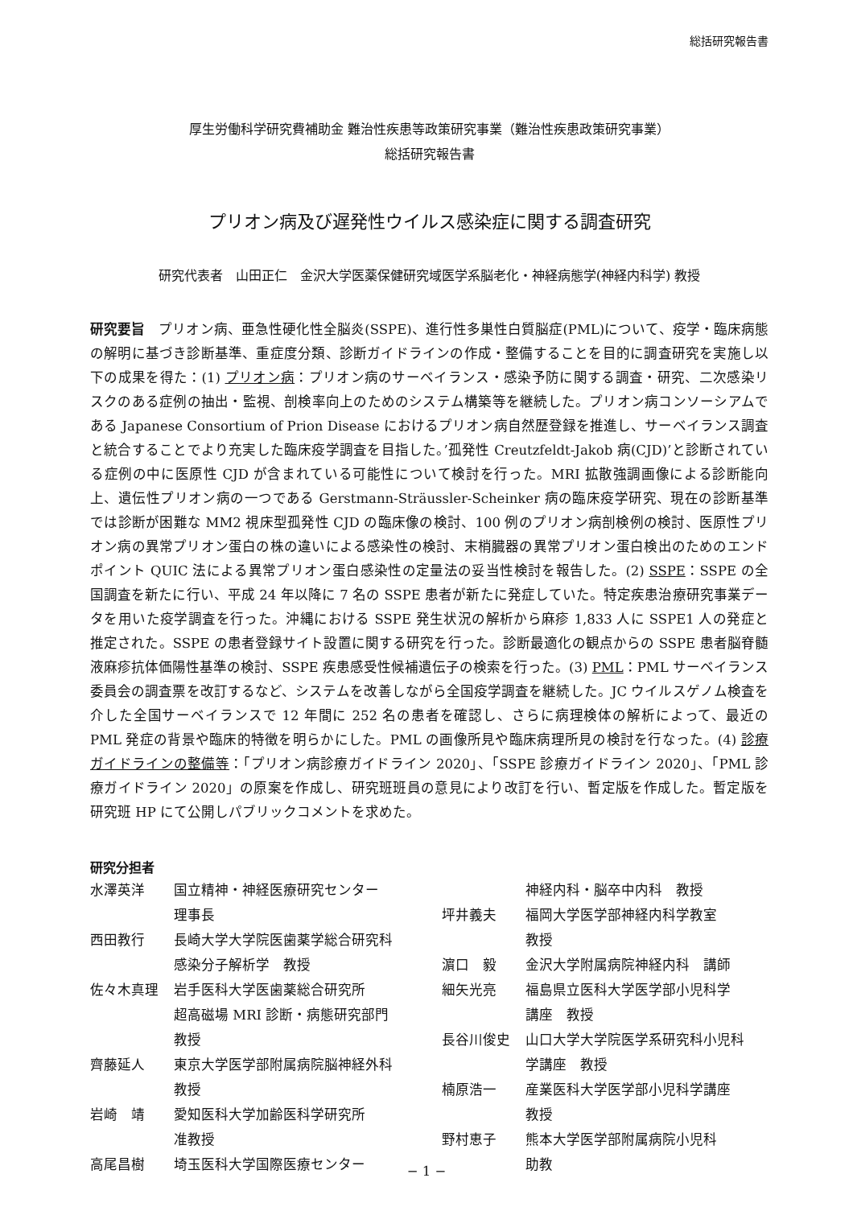総括研究報告書
厚生労働科学研究費補助金 難治性疾患等政策研究事業（難治性疾患政策研究事業）
総括研究報告書
プリオン病及び遅発性ウイルス感染症に関する調査研究
研究代表者　山田正仁　金沢大学医薬保健研究域医学系脳老化・神経病態学(神経内科学) 教授
研究要旨　プリオン病、亜急性硬化性全脳炎(SSPE)、進行性多巣性白質脳症(PML)について、疫学・臨床病態の解明に基づき診断基準、重症度分類、診断ガイドラインの作成・整備することを目的に調査研究を実施し以下の成果を得た：(1) プリオン病：プリオン病のサーベイランス・感染予防に関する調査・研究、二次感染リスクのある症例の抽出・監視、剖検率向上のためのシステム構築等を継続した。プリオン病コンソーシアムである Japanese Consortium of Prion Disease におけるプリオン病自然歴登録を推進し、サーベイランス調査と統合することでより充実した臨床疫学調査を目指した。’孤発性 Creutzfeldt-Jakob 病(CJD)’と診断されている症例の中に医原性 CJD が含まれている可能性について検討を行った。MRI 拡散強調画像による診断能向上、遺伝性プリオン病の一つである Gerstmann-Sträussler-Scheinker 病の臨床疫学研究、現在の診断基準では診断が困難な MM2 視床型孤発性 CJD の臨床像の検討、100 例のプリオン病剖検例の検討、医原性プリオン病の異常プリオン蛋白の株の違いによる感染性の検討、末梢臓器の異常プリオン蛋白検出のためのエンドポイント QUIC 法による異常プリオン蛋白感染性の定量法の妥当性検討を報告した。(2) SSPE：SSPE の全国調査を新たに行い、平成 24 年以降に 7 名の SSPE 患者が新たに発症していた。特定疾患治療研究事業データを用いた疫学調査を行った。沖縄における SSPE 発生状況の解析から麻疹 1,833 人に SSPE1 人の発症と推定された。SSPE の患者登録サイト設置に関する研究を行った。診断最適化の観点からの SSPE 患者脳脊髄液麻疹抗体価陽性基準の検討、SSPE 疾患感受性候補遺伝子の検索を行った。(3) PML：PML サーベイランス委員会の調査票を改訂するなど、システムを改善しながら全国疫学調査を継続した。JC ウイルスゲノム検査を介した全国サーベイランスで 12 年間に 252 名の患者を確認し、さらに病理検体の解析によって、最近の PML 発症の背景や臨床的特徴を明らかにした。PML の画像所見や臨床病理所見の検討を行なった。(4) 診療ガイドラインの整備等：「プリオン病診療ガイドライン 2020」、「SSPE 診療ガイドライン 2020」、「PML 診療ガイドライン 2020」の原案を作成し、研究班班員の意見により改訂を行い、暫定版を作成した。暫定版を研究班 HP にて公開しパブリックコメントを求めた。
研究分担者
水澤英洋 国立精神・神経医療研究センター
理事長
西田教行 長崎大学大学院医歯薬学総合研究科
感染分子解析学　教授
佐々木真理 岩手医科大学医歯薬総合研究所
超高磁場 MRI 診断・病態研究部門
教授
齊藤延人 東京大学医学部附属病院脳神経外科
教授
岩崎　靖 愛知医科大学加齢医科学研究所
准教授
高尾昌樹 埼玉医科大学国際医療センター
神経内科・脳卒中内科　教授
坪井義夫 福岡大学医学部神経内科学教室
教授
濵口　毅 金沢大学附属病院神経内科　講師
細矢光亮 福島県立医科大学医学部小児科学
講座　教授
長谷川俊史 山口大学大学院医学系研究科小児科
学講座　教授
楠原浩一 産業医科大学医学部小児科学講座
教授
野村恵子 熊本大学医学部附属病院小児科
助教
− 1 −